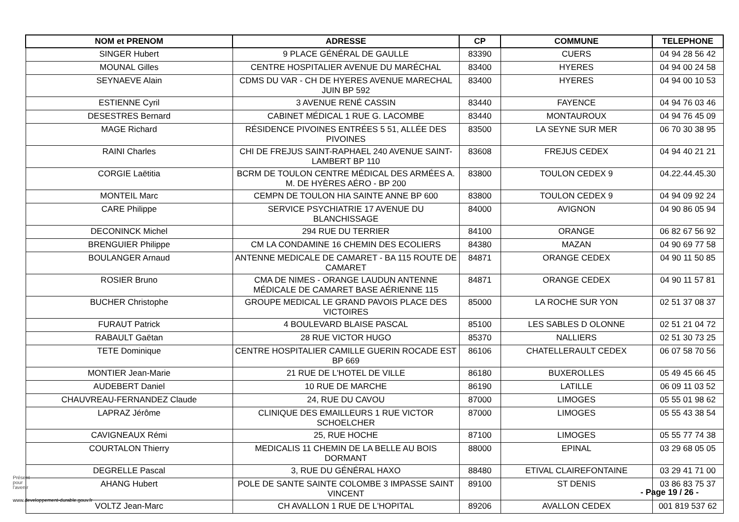| NOM et PRENOM | ADRESSE | CP | COMMUNE | TELEPHONE |
| --- | --- | --- | --- | --- |
| SINGER Hubert | 9 PLACE GÉNÉRAL DE GAULLE | 83390 | CUERS | 04 94 28 56 42 |
| MOUNAL Gilles | CENTRE HOSPITALIER AVENUE DU MARÉCHAL | 83400 | HYERES | 04 94 00 24 58 |
| SEYNAEVE Alain | CDMS DU VAR - CH DE HYERES AVENUE MARECHAL JUIN BP 592 | 83400 | HYERES | 04 94 00 10 53 |
| ESTIENNE Cyril | 3 AVENUE RENÉ CASSIN | 83440 | FAYENCE | 04 94 76 03 46 |
| DESESTRES Bernard | CABINET MÉDICAL 1 RUE G. LACOMBE | 83440 | MONTAUROUX | 04 94 76 45 09 |
| MAGE Richard | RÉSIDENCE PIVOINES ENTRÉES 5 51, ALLÉE DES PIVOINES | 83500 | LA SEYNE SUR MER | 06 70 30 38 95 |
| RAINI Charles | CHI DE FREJUS SAINT-RAPHAEL 240 AVENUE SAINT-LAMBERT BP 110 | 83608 | FREJUS CEDEX | 04 94 40 21 21 |
| CORGIE Laëtitia | BCRM DE TOULON CENTRE MÉDICAL DES ARMÉES A. M. DE HYÈRES AÉRO - BP 200 | 83800 | TOULON CEDEX 9 | 04.22.44.45.30 |
| MONTEIL Marc | CEMPN DE TOULON HIA SAINTE ANNE BP 600 | 83800 | TOULON CEDEX 9 | 04 94 09 92 24 |
| CARE Philippe | SERVICE PSYCHIATRIE 17 AVENUE DU BLANCHISSAGE | 84000 | AVIGNON | 04 90 86 05 94 |
| DECONINCK Michel | 294 RUE DU TERRIER | 84100 | ORANGE | 06 82 67 56 92 |
| BRENGUIER Philippe | CM LA CONDAMINE 16 CHEMIN DES ECOLIERS | 84380 | MAZAN | 04 90 69 77 58 |
| BOULANGER Arnaud | ANTENNE MEDICALE DE CAMARET - BA 115 ROUTE DE CAMARET | 84871 | ORANGE CEDEX | 04 90 11 50 85 |
| ROSIER Bruno | CMA DE NIMES - ORANGE LAUDUN ANTENNE MÉDICALE DE CAMARET BASE AÉRIENNE 115 | 84871 | ORANGE CEDEX | 04 90 11 57 81 |
| BUCHER Christophe | GROUPE MEDICAL LE GRAND PAVOIS PLACE DES VICTOIRES | 85000 | LA ROCHE SUR YON | 02 51 37 08 37 |
| FURAUT Patrick | 4 BOULEVARD BLAISE PASCAL | 85100 | LES SABLES D OLONNE | 02 51 21 04 72 |
| RABAULT Gaëtan | 28 RUE VICTOR HUGO | 85370 | NALLIERS | 02 51 30 73 25 |
| TETE Dominique | CENTRE HOSPITALIER CAMILLE GUERIN ROCADE EST BP 669 | 86106 | CHATELLERAULT CEDEX | 06 07 58 70 56 |
| MONTIER Jean-Marie | 21 RUE DE L'HOTEL DE VILLE | 86180 | BUXEROLLES | 05 49 45 66 45 |
| AUDEBERT Daniel | 10 RUE DE MARCHE | 86190 | LATILLE | 06 09 11 03 52 |
| CHAUVREAU-FERNANDEZ Claude | 24, RUE DU CAVOU | 87000 | LIMOGES | 05 55 01 98 62 |
| LAPRAZ Jérôme | CLINIQUE DES EMAILLEURS 1 RUE VICTOR SCHOELCHER | 87000 | LIMOGES | 05 55 43 38 54 |
| CAVIGNEAUX Rémi | 25, RUE HOCHE | 87100 | LIMOGES | 05 55 77 74 38 |
| COURTALON Thierry | MEDICALIS 11 CHEMIN DE LA BELLE AU BOIS DORMANT | 88000 | EPINAL | 03 29 68 05 05 |
| DEGRELLE Pascal | 3, RUE DU GÉNÉRAL HAXO | 88480 | ETIVAL CLAIREFONTAINE | 03 29 41 71 00 |
| AHANG Hubert | POLE DE SANTE SAINTE COLOMBE 3 IMPASSE SAINT VINCENT | 89100 | ST DENIS | 03 86 83 75 37 |
| VOLTZ Jean-Marc | CH AVALLON 1 RUE DE L'HOPITAL | 89206 | AVALLON CEDEX | 001 819 537 62 |
Présent
pour
l'avenir
- Page 19 / 26 -
www.developpement-durable.gouv.fr